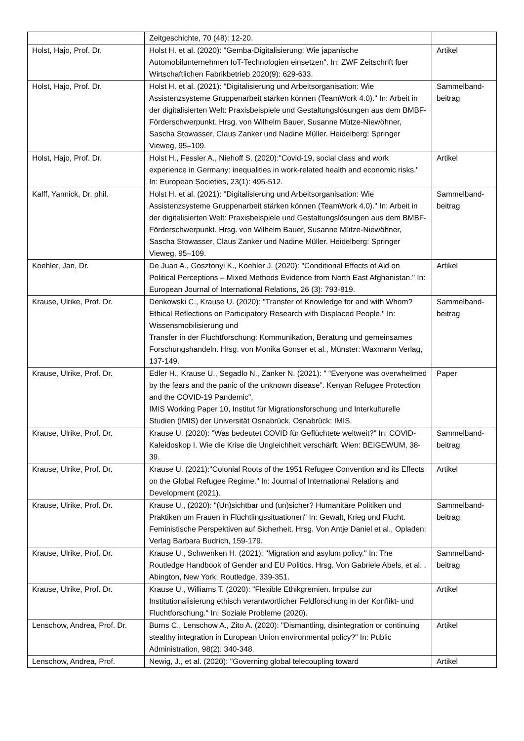| | Zeitgeschichte, 70 (48): 12-20. | |
| Holst, Hajo, Prof. Dr. | Holst H. et al. (2020): "Gemba-Digitalisierung: Wie japanische Automobilunternehmen IoT-Technologien einsetzen". In: ZWF Zeitschrift fuer Wirtschaftlichen Fabrikbetrieb 2020(9): 629-633. | Artikel |
| Holst, Hajo, Prof. Dr. | Holst H. et al. (2021): "Digitalisierung und Arbeitsorganisation: Wie Assistenzsysteme Gruppenarbeit stärken können (TeamWork 4.0)." In: Arbeit in der digitalisierten Welt: Praxisbeispiele und Gestaltungslösungen aus dem BMBF-Förderschwerpunkt. Hrsg. von Wilhelm Bauer, Susanne Mütze-Niewöhner, Sascha Stowasser, Claus Zanker und Nadine Müller. Heidelberg: Springer Vieweg, 95–109. | Sammelband- beitrag |
| Holst, Hajo, Prof. Dr. | Holst H., Fessler A., Niehoff S. (2020):"Covid-19, social class and work experience in Germany: inequalities in work-related health and economic risks." In: European Societies, 23(1): 495-512. | Artikel |
| Kalff, Yannick, Dr. phil. | Holst H. et al. (2021): "Digitalisierung und Arbeitsorganisation: Wie Assistenzsysteme Gruppenarbeit stärken können (TeamWork 4.0)." In: Arbeit in der digitalisierten Welt: Praxisbeispiele und Gestaltungslösungen aus dem BMBF- Förderschwerpunkt. Hrsg. von Wilhelm Bauer, Susanne Mütze-Niewöhner, Sascha Stowasser, Claus Zanker und Nadine Müller. Heidelberg: Springer Vieweg, 95–109. | Sammelband- beitrag |
| Koehler, Jan, Dr. | De Juan A., Gosztonyi K., Koehler J. (2020): "Conditional Effects of Aid on Political Perceptions – Mixed Methods Evidence from North East Afghanistan." In: European Journal of International Relations, 26 (3): 793-819. | Artikel |
| Krause, Ulrike, Prof. Dr. | Denkowski C., Krause U. (2020): "Transfer of Knowledge for and with Whom? Ethical Reflections on Participatory Research with Displaced People." In: Wissensmobilisierung und Transfer in der Fluchtforschung: Kommunikation, Beratung und gemeinsames Forschungshandeln. Hrsg. von Monika Gonser et al., Münster: Waxmann Verlag, 137-149. | Sammelband- beitrag |
| Krause, Ulrike, Prof. Dr. | Edler H., Krause U., Segadlo N., Zanker N. (2021): " “Everyone was overwhelmed by the fears and the panic of the unknown disease”. Kenyan Refugee Protection and the COVID-19 Pandemic", IMIS Working Paper 10, Institut für Migrationsforschung und Interkulturelle Studien (IMIS) der Universität Osnabrück. Osnabrück: IMIS. | Paper |
| Krause, Ulrike, Prof. Dr. | Krause U. (2020): "Was bedeutet COVID für Geflüchtete weltweit?" In: COVID-Kaleidoskop I. Wie die Krise die Ungleichheit verschärft. Wien: BEIGEWUM, 38-39. | Sammelband- beitrag |
| Krause, Ulrike, Prof. Dr. | Krause U. (2021):"Colonial Roots of the 1951 Refugee Convention and its Effects on the Global Refugee Regime." In: Journal of International Relations and Development (2021). | Artikel |
| Krause, Ulrike, Prof. Dr. | Krause U., (2020): "(Un)sichtbar und (un)sicher? Humanitäre Politiken und Praktiken um Frauen in Flüchtlingssituationen" In: Gewalt, Krieg und Flucht. Feministische Perspektiven auf Sicherheit. Hrsg. Von Antje Daniel et al., Opladen: Verlag Barbara Budrich, 159-179. | Sammelband- beitrag |
| Krause, Ulrike, Prof. Dr. | Krause U., Schwenken H. (2021): "Migration and asylum policy." In: The Routledge Handbook of Gender and EU Politics. Hrsg. Von Gabriele Abels, et al. . Abington, New York: Routledge, 339-351. | Sammelband- beitrag |
| Krause, Ulrike, Prof. Dr. | Krause U., Williams T. (2020): "Flexible Ethikgremien. Impulse zur Institutionalisierung ethisch verantwortlicher Feldforschung in der Konflikt- und Fluchtforschung." In: Soziale Probleme (2020). | Artikel |
| Lenschow, Andrea, Prof. Dr. | Burns C., Lenschow A., Zito A. (2020): "Dismantling, disintegration or continuing stealthy integration in European Union environmental policy?" In: Public Administration, 98(2): 340-348. | Artikel |
| Lenschow, Andrea, Prof. | Newig, J., et al. (2020): "Governing global telecoupling toward | Artikel |